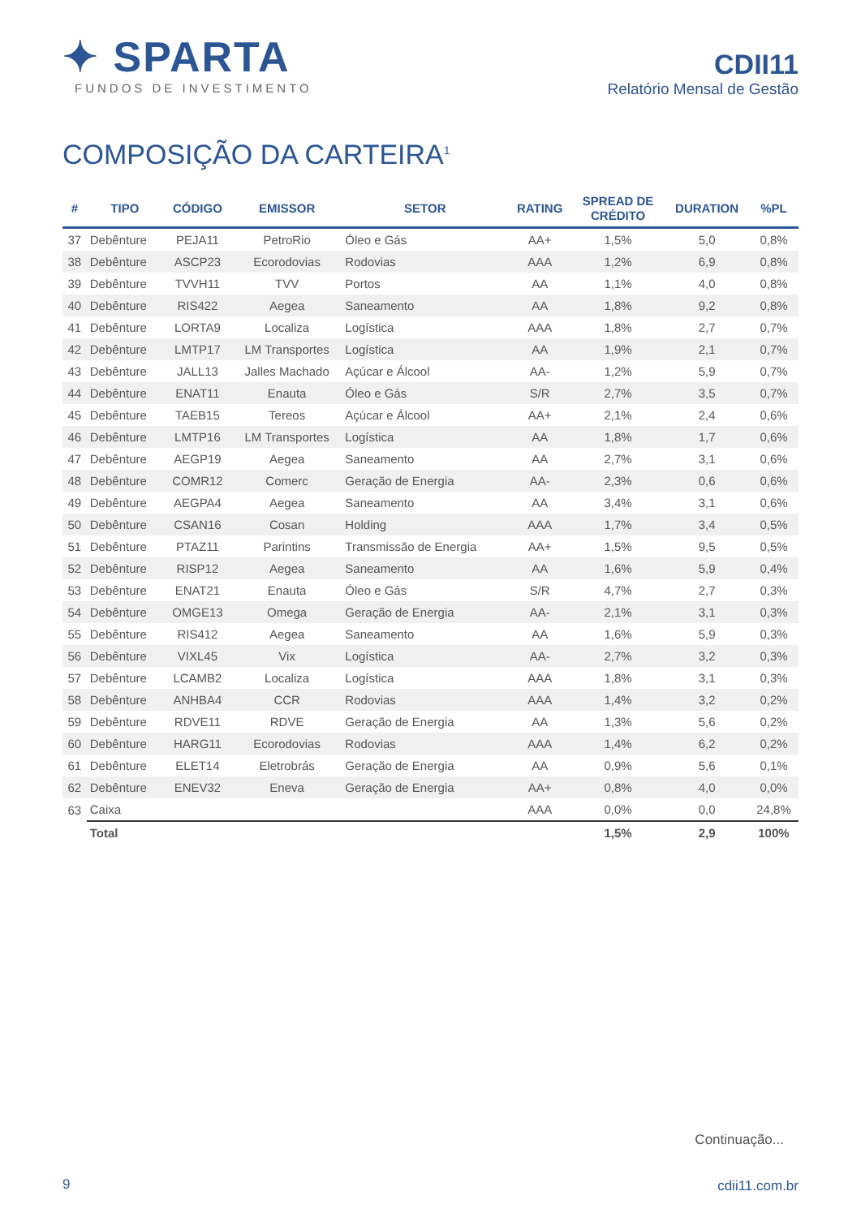✦ SPARTA
FUNDOS DE INVESTIMENTO
CDII11
Relatório Mensal de Gestão
COMPOSIÇÃO DA CARTEIRA<sup>1</sup>
| # | TIPO | CÓDIGO | EMISSOR | SETOR | RATING | SPREAD DE CRÉDITO | DURATION | %PL |
| --- | --- | --- | --- | --- | --- | --- | --- | --- |
| 37 | Debênture | PEJA11 | PetroRio | Óleo e Gás | AA+ | 1,5% | 5,0 | 0,8% |
| 38 | Debênture | ASCP23 | Ecorodovias | Rodovias | AAA | 1,2% | 6,9 | 0,8% |
| 39 | Debênture | TVVH11 | TVV | Portos | AA | 1,1% | 4,0 | 0,8% |
| 40 | Debênture | RIS422 | Aegea | Saneamento | AA | 1,8% | 9,2 | 0,8% |
| 41 | Debênture | LORTA9 | Localiza | Logística | AAA | 1,8% | 2,7 | 0,7% |
| 42 | Debênture | LMTP17 | LM Transportes | Logística | AA | 1,9% | 2,1 | 0,7% |
| 43 | Debênture | JALL13 | Jalles Machado | Açúcar e Álcool | AA- | 1,2% | 5,9 | 0,7% |
| 44 | Debênture | ENAT11 | Enauta | Óleo e Gás | S/R | 2,7% | 3,5 | 0,7% |
| 45 | Debênture | TAEB15 | Tereos | Açúcar e Álcool | AA+ | 2,1% | 2,4 | 0,6% |
| 46 | Debênture | LMTP16 | LM Transportes | Logística | AA | 1,8% | 1,7 | 0,6% |
| 47 | Debênture | AEGP19 | Aegea | Saneamento | AA | 2,7% | 3,1 | 0,6% |
| 48 | Debênture | COMR12 | Comerc | Geração de Energia | AA- | 2,3% | 0,6 | 0,6% |
| 49 | Debênture | AEGPA4 | Aegea | Saneamento | AA | 3,4% | 3,1 | 0,6% |
| 50 | Debênture | CSAN16 | Cosan | Holding | AAA | 1,7% | 3,4 | 0,5% |
| 51 | Debênture | PTAZ11 | Parintins | Transmissão de Energia | AA+ | 1,5% | 9,5 | 0,5% |
| 52 | Debênture | RISP12 | Aegea | Saneamento | AA | 1,6% | 5,9 | 0,4% |
| 53 | Debênture | ENAT21 | Enauta | Óleo e Gás | S/R | 4,7% | 2,7 | 0,3% |
| 54 | Debênture | OMGE13 | Omega | Geração de Energia | AA- | 2,1% | 3,1 | 0,3% |
| 55 | Debênture | RIS412 | Aegea | Saneamento | AA | 1,6% | 5,9 | 0,3% |
| 56 | Debênture | VIXL45 | Vix | Logística | AA- | 2,7% | 3,2 | 0,3% |
| 57 | Debênture | LCAMB2 | Localiza | Logística | AAA | 1,8% | 3,1 | 0,3% |
| 58 | Debênture | ANHBA4 | CCR | Rodovias | AAA | 1,4% | 3,2 | 0,2% |
| 59 | Debênture | RDVE11 | RDVE | Geração de Energia | AA | 1,3% | 5,6 | 0,2% |
| 60 | Debênture | HARG11 | Ecorodovias | Rodovias | AAA | 1,4% | 6,2 | 0,2% |
| 61 | Debênture | ELET14 | Eletrobrás | Geração de Energia | AA | 0,9% | 5,6 | 0,1% |
| 62 | Debênture | ENEV32 | Eneva | Geração de Energia | AA+ | 0,8% | 4,0 | 0,0% |
| 63 | Caixa | | | | AAA | 0,0% | 0,0 | 24,8% |
| | Total | | | | | 1,5% | 2,9 | 100% |
Continuação...
9 cdii11.com.br